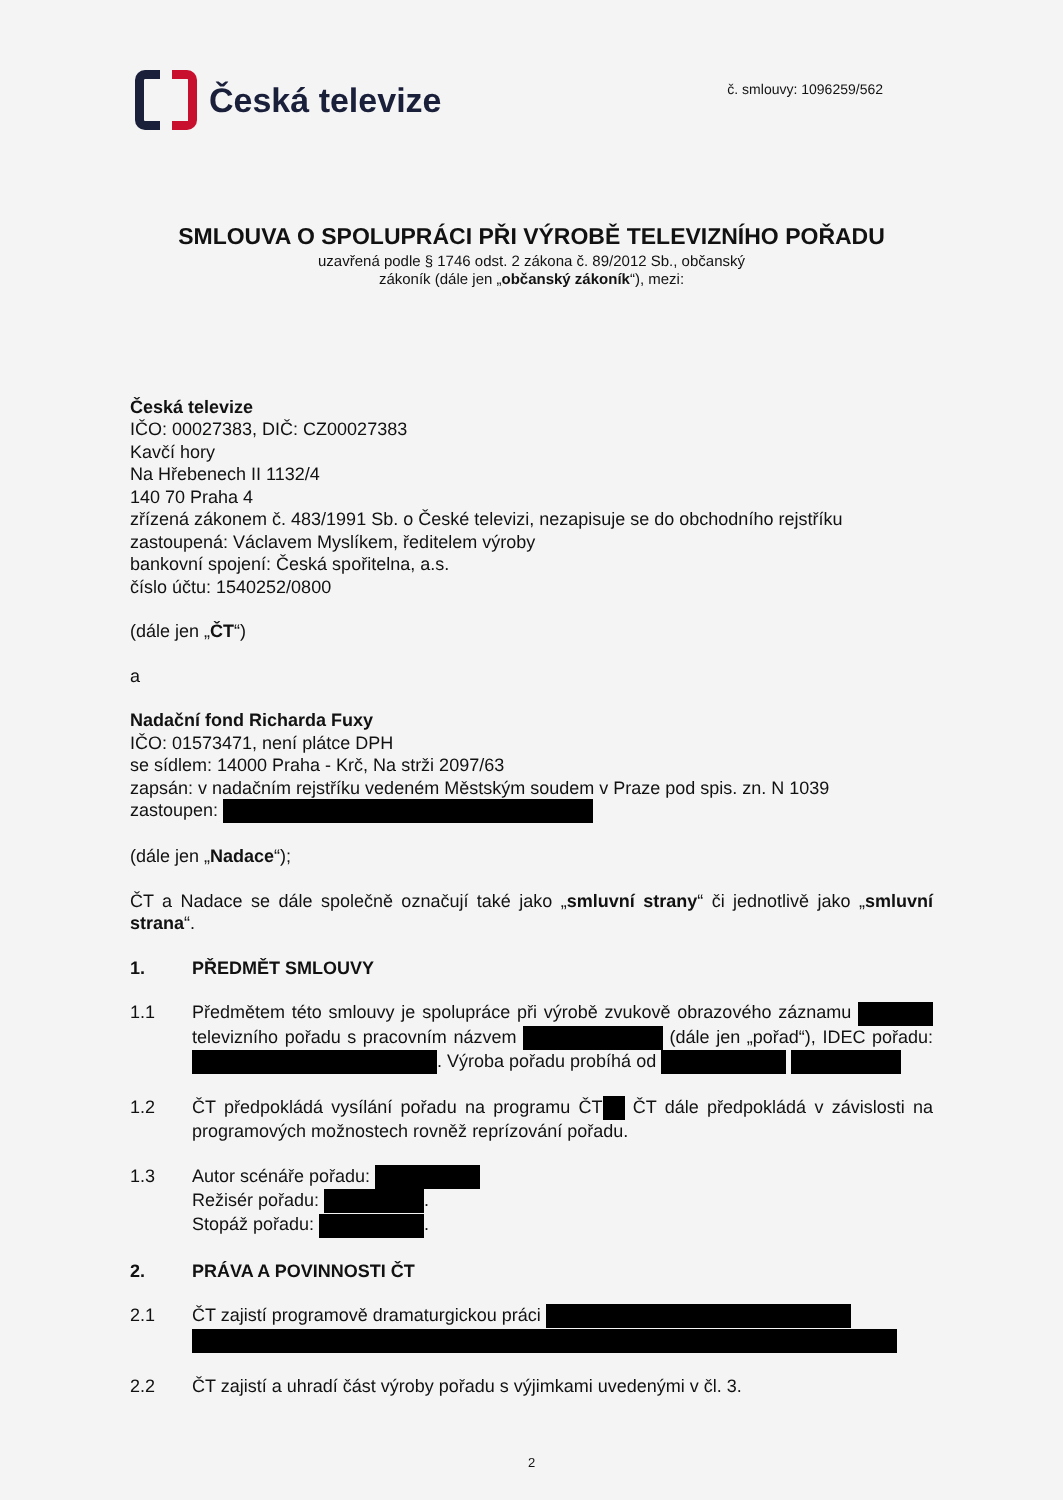Česká televize
č. smlouvy: 1096259/562
SMLOUVA O SPOLUPRÁCI PŘI VÝROBĚ TELEVIZNÍHO POŘADU
uzavřená podle § 1746 odst. 2 zákona č. 89/2012 Sb., občanský
zákoník (dále jen „občanský zákoník“), mezi:
Česká televize
IČO: 00027383, DIČ: CZ00027383
Kavčí hory
Na Hřebenech II 1132/4
140 70 Praha 4
zřízená zákonem č. 483/1991 Sb. o České televizi, nezapisuje se do obchodního rejstříku
zastoupená: Václavem Myslíkem, ředitelem výroby
bankovní spojení: Česká spořitelna, a.s.
číslo účtu: 1540252/0800
(dále jen „ČT“)
a
Nadační fond Richarda Fuxy
IČO: 01573471, není plátce DPH
se sídlem: 14000 Praha - Krč, Na strži 2097/63
zapsán: v nadačním rejstříku vedeném Městským soudem v Praze pod spis. zn. N 1039
zastoupen:
(dále jen „Nadace“);
ČT a Nadace se dále společně označují také jako „smluvní strany“ či jednotlivě jako „smluvní strana“.
1. PŘEDMĚT SMLOUVY
1.1 Předmětem této smlouvy je spolupráce při výrobě zvukově obrazového záznamu televizního pořadu s pracovním názvem (dále jen „pořad“), IDEC pořadu: . Výroba pořadu probíhá od
1.2 ČT předpokládá vysílání pořadu na programu ČT ČT dále předpokládá v závislosti na programových možnostech rovněž reprízování pořadu.
1.3 Autor scénáře pořadu:
Režisér pořadu: .
Stopáž pořadu: .
2. PRÁVA A POVINNOSTI ČT
2.1 ČT zajistí programově dramaturgickou práci
2.2 ČT zajistí a uhradí část výroby pořadu s výjimkami uvedenými v čl. 3.
2